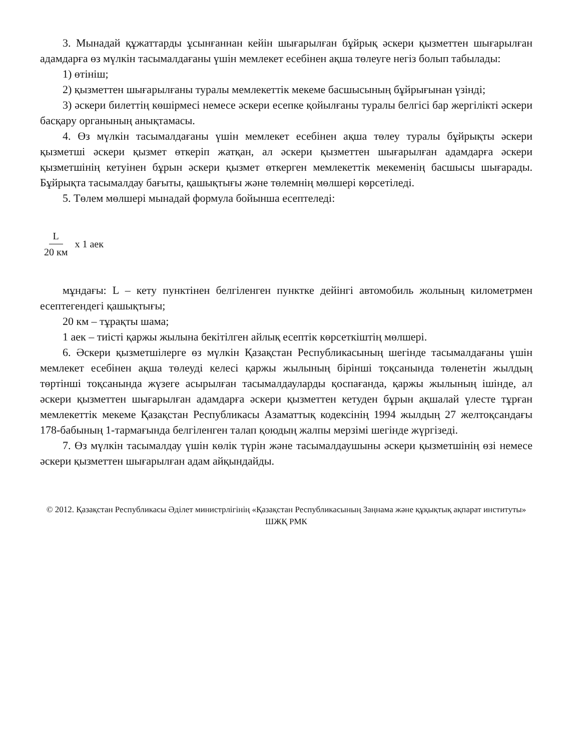3. Мынадай құжаттарды ұсынғаннан кейін шығарылған бұйрық әскери қызметтен шығарылған адамдарға өз мүлкін тасымалдағаны үшін мемлекет есебінен ақша төлеуге негіз болып табылады:
1) өтініш;
2) қызметтен шығарылғаны туралы мемлекеттік мекеме басшысының бұйрығынан үзінді;
3) әскери билеттің көшірмесі немесе әскери есепке қойылғаны туралы белгісі бар жергілікті әскери басқару органының анықтамасы.
4. Өз мүлкін тасымалдағаны үшін мемлекет есебінен ақша төлеу туралы бұйрықты әскери қызметші әскери қызмет өткеріп жатқан, ал әскери қызметтен шығарылған адамдарға әскери қызметшінің кетуінен бұрын әскери қызмет өткерген мемлекеттік мекеменің басшысы шығарады. Бұйрықта тасымалдау бағыты, қашықтығы және төлемнің мөлшері көрсетіледі.
5. Төлем мөлшері мынадай формула бойынша есептеледі:
L 20 км x 1 аек
мұндағы: L – кету пунктінен белгіленген пунктке дейінгі автомобиль жолының километрмен есептегендегі қашықтығы;
20 км – тұрақты шама;
1 аек – тиісті қаржы жылына бекітілген айлық есептік көрсеткіштің мөлшері.
6. Әскери қызметшілерге өз мүлкін Қазақстан Республикасының шегінде тасымалдағаны үшін мемлекет есебінен ақша төлеуді келесі қаржы жылының бірінші тоқсанында төленетін жылдың төртінші тоқсанында жүзеге асырылған тасымалдауларды қоспағанда, қаржы жылының ішінде, ал әскери қызметтен шығарылған адамдарға әскери қызметтен кетуден бұрын ақшалай үлесте тұрған мемлекеттік мекеме Қазақстан Республикасы Азаматтық кодексінің 1994 жылдың 27 желтоқсандағы 178-бабының 1-тармағында белгіленген талап қоюдың жалпы мерзімі шегінде жүргізеді.
7. Өз мүлкін тасымалдау үшін көлік түрін және тасымалдаушыны әскери қызметшінің өзі немесе әскери қызметтен шығарылған адам айқындайды.
© 2012. Қазақстан Республикасы Әділет министрлігінің «Қазақстан Республикасының Заңнама және құқықтық ақпарат институты» ШЖҚ РМК